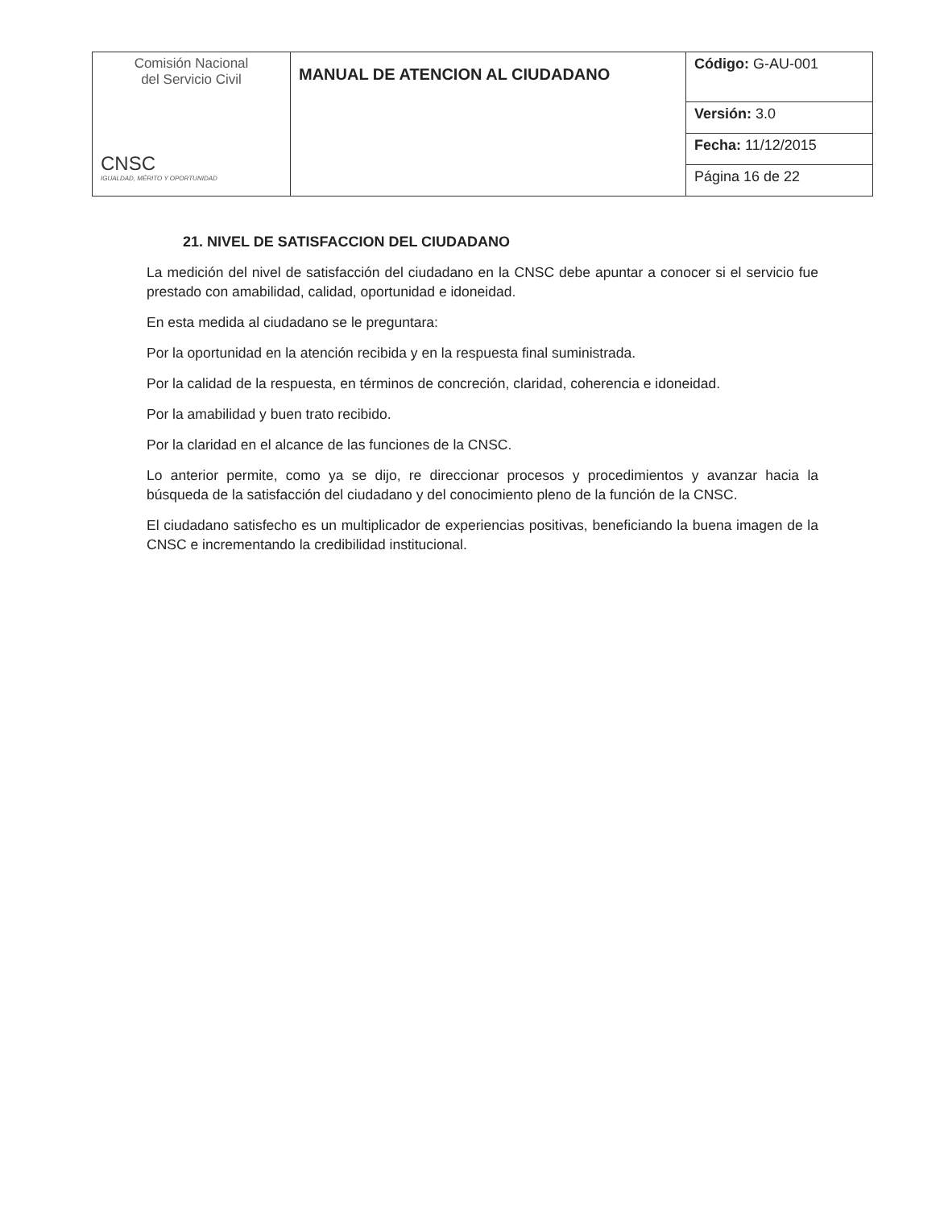| Comisión Nacional del Servicio Civil CNSC IGUALDAD, MÉRITO Y OPORTUNIDAD | MANUAL DE ATENCION AL CIUDADANO | Código: G-AU-001 |
| | | Versión: 3.0 |
| | | Fecha: 11/12/2015 |
| | | Página 16 de 22 |
21. NIVEL DE SATISFACCION DEL CIUDADANO
La medición del nivel de satisfacción del ciudadano en la CNSC debe apuntar a conocer si el servicio fue prestado con amabilidad, calidad, oportunidad e idoneidad.
En esta medida al ciudadano se le preguntara:
Por la oportunidad en la atención recibida y en la respuesta final suministrada.
Por la calidad de la respuesta, en términos de concreción, claridad, coherencia e idoneidad.
Por la amabilidad y buen trato recibido.
Por la claridad en el alcance de las funciones de la CNSC.
Lo anterior permite, como ya se dijo, re direccionar procesos y procedimientos y avanzar hacia la búsqueda de la satisfacción del ciudadano y del conocimiento pleno de la función de la CNSC.
El ciudadano satisfecho es un multiplicador de experiencias positivas, beneficiando la buena imagen de la CNSC e incrementando la credibilidad institucional.